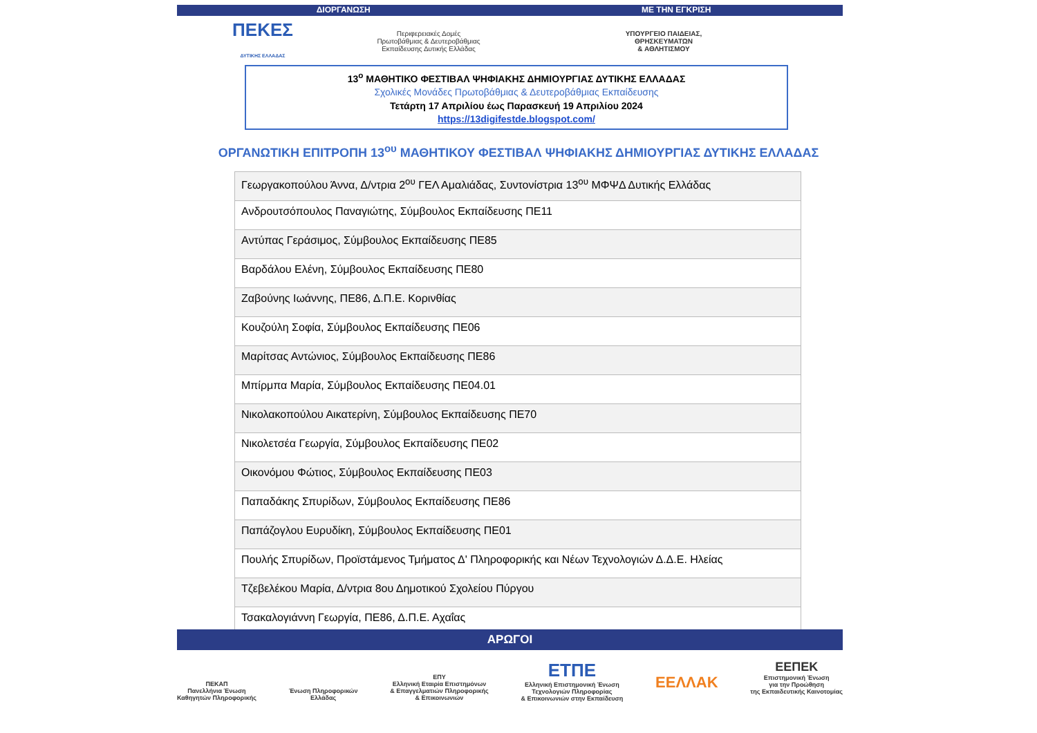ΔΙΟΡΓΑΝΩΣΗ ΜΕ ΤΗΝ ΕΓΚΡΙΣΗ
ΠΕΚΕΣ
ΔΥΤΙΚΗΣ ΕΛΛΑΔΑΣ
Περιφερειακές Δομές
Πρωτοβάθμιας & Δευτεροβάθμιας
Εκπαίδευσης Δυτικής Ελλάδας
ΥΠΟΥΡΓΕΙΟ ΠΑΙΔΕΙΑΣ,
ΘΡΗΣΚΕΥΜΑΤΩΝ
& ΑΘΛΗΤΙΣΜΟΥ
13<sup>ο</sup> ΜΑΘΗΤΙΚΟ ΦΕΣΤΙΒΑΛ ΨΗΦΙΑΚΗΣ ΔΗΜΙΟΥΡΓΙΑΣ ΔΥΤΙΚΗΣ ΕΛΛΑΔΑΣ
Σχολικές Μονάδες Πρωτοβάθμιας & Δευτεροβάθμιας Εκπαίδευσης
Τετάρτη 17 Απριλίου έως Παρασκευή 19 Απριλίου 2024
https://13digifestde.blogspot.com/
ΟΡΓΑΝΩΤΙΚΗ ΕΠΙΤΡΟΠΗ 13<sup>ου</sup> ΜΑΘΗΤΙΚΟΥ ΦΕΣΤΙΒΑΛ ΨΗΦΙΑΚΗΣ ΔΗΜΙΟΥΡΓΙΑΣ ΔΥΤΙΚΗΣ ΕΛΛΑΔΑΣ
| Γεωργακοπούλου Άννα, Δ/ντρια 2<sup>ου</sup> ΓΕΛ Αμαλιάδας, Συντονίστρια 13<sup>ου</sup> ΜΦΨΔ Δυτικής Ελλάδας |
| Ανδρουτσόπουλος Παναγιώτης, Σύμβουλος Εκπαίδευσης ΠΕ11 |
| Αντύπας Γεράσιμος, Σύμβουλος Εκπαίδευσης ΠΕ85 |
| Βαρδάλου Ελένη, Σύμβουλος Εκπαίδευσης ΠΕ80 |
| Ζαβούνης Ιωάννης, ΠΕ86, Δ.Π.Ε. Κορινθίας |
| Κουζούλη Σοφία, Σύμβουλος Εκπαίδευσης ΠΕ06 |
| Μαρίτσας Αντώνιος, Σύμβουλος Εκπαίδευσης ΠΕ86 |
| Μπίρμπα Μαρία, Σύμβουλος Εκπαίδευσης ΠΕ04.01 |
| Νικολακοπούλου Αικατερίνη, Σύμβουλος Εκπαίδευσης ΠΕ70 |
| Νικολετσέα Γεωργία, Σύμβουλος Εκπαίδευσης ΠΕ02 |
| Οικονόμου Φώτιος, Σύμβουλος Εκπαίδευσης ΠΕ03 |
| Παπαδάκης Σπυρίδων, Σύμβουλος Εκπαίδευσης ΠΕ86 |
| Παπάζογλου Ευρυδίκη, Σύμβουλος Εκπαίδευσης ΠΕ01 |
| Πουλής Σπυρίδων, Προϊστάμενος Τμήματος Δ' Πληροφορικής και Νέων Τεχνολογιών Δ.Δ.Ε. Ηλείας |
| Τζεβελέκου Μαρία, Δ/ντρια 8ου Δημοτικού Σχολείου Πύργου |
| Τσακαλογιάννη Γεωργία, ΠΕ86, Δ.Π.Ε. Αχαΐας |
ΑΡΩΓΟΙ
ΠΕΚΑΠ
Πανελλήνια Ένωση
Καθηγητών Πληροφορικής
Ένωση Πληροφορικών
Ελλάδας
ΕΠΥ
Ελληνική Εταιρία Επιστημόνων
& Επαγγελματιών Πληροφορικής
& Επικοινωνιών
ΕΤΠΕ
Ελληνική Επιστημονική Ένωση
Τεχνολογιών Πληροφορίας
& Επικοινωνιών στην Εκπαίδευση
ΕΕΛΛΑΚ
ΕΕΠΕΚ
Επιστημονική Ένωση
για την Προώθηση
της Εκπαιδευτικής Καινοτομίας